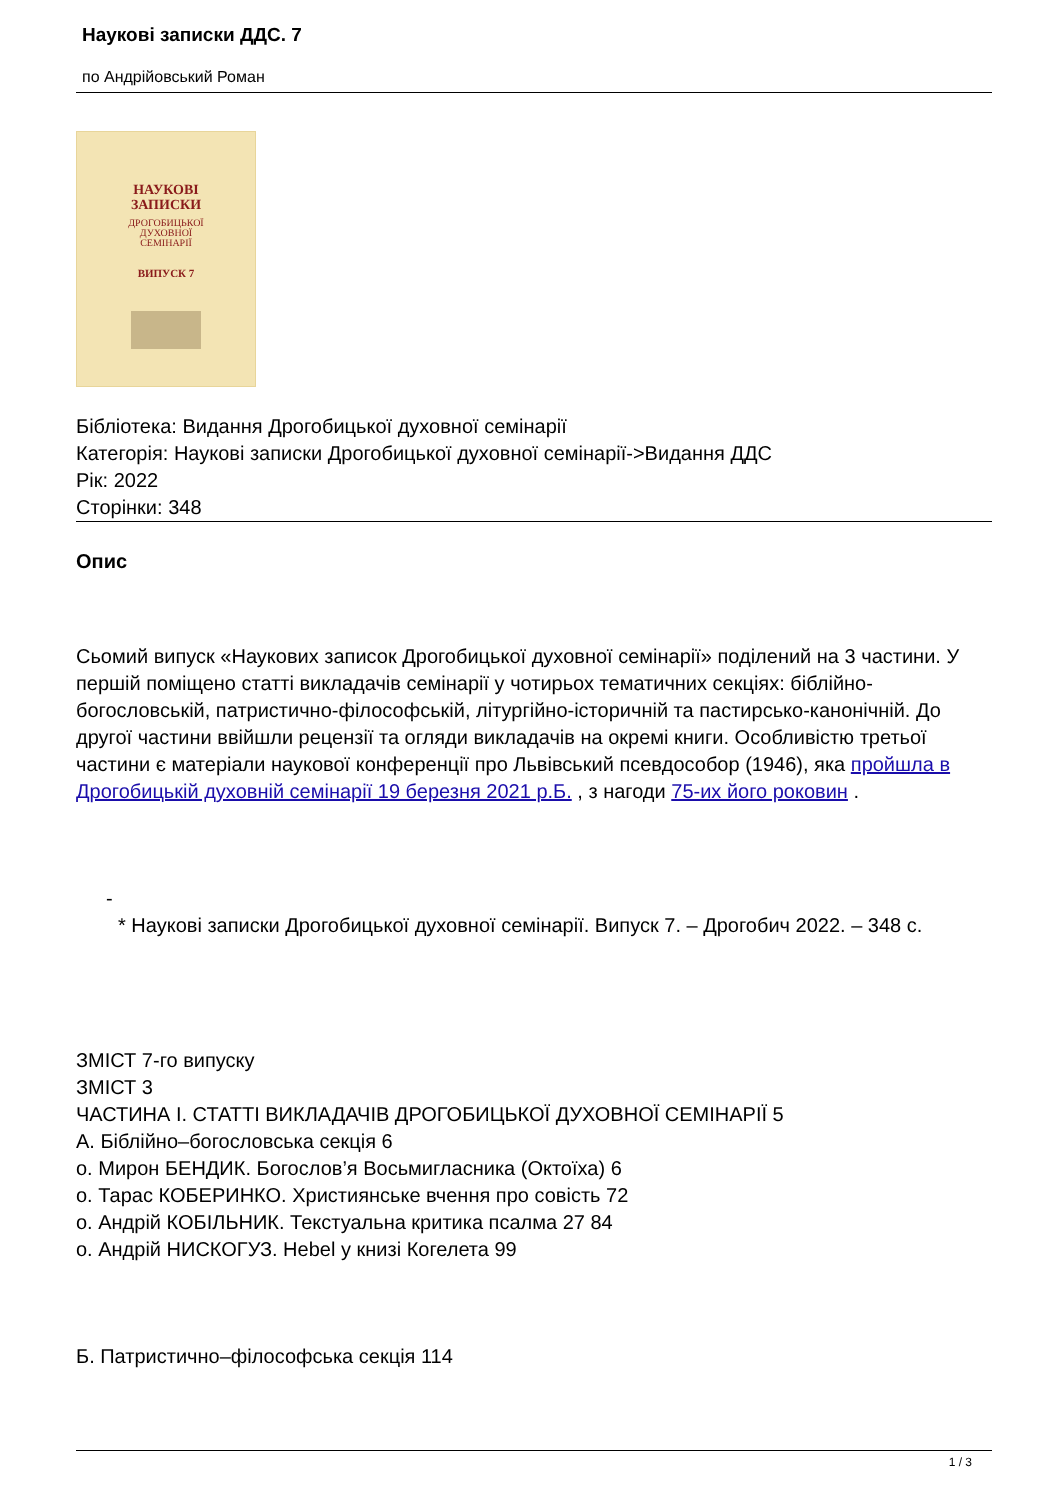Наукові записки ДДС. 7
по Андрійовський Роман
НАУКОВІ
ЗАПИСКИ
ДРОГОБИЦЬКОЇ
ДУХОВНОЇ
СЕМІНАРІЇ
ВИПУСК 7
Бібліотека: Видання Дрогобицької духовної семінарії
Категорія: Наукові записки Дрогобицької духовної семінарії->Видання ДДС
Рік: 2022
Сторінки: 348
Опис
Сьомий випуск «Наукових записок Дрогобицької духовної семінарії» поділений на 3 частини. У першій поміщено статті викладачів семінарії у чотирьох тематичних секціях: біблійно-богословській, патристично-філософській, літургійно-історичній та пастирсько-канонічній. До другої частини ввійшли рецензії та огляди викладачів на окремі книги. Особливістю третьої частини є матеріали наукової конференції про Львівський псевдособор (1946), яка пройшла в Дрогобицькій духовній семінарії 19 березня 2021 р.Б. , з нагоди 75-их його роковин .
-
* Наукові записки Дрогобицької духовної семінарії. Випуск 7. – Дрогобич 2022. – 348 с.
ЗМІСТ 7-го випуску
ЗМІСТ 3
ЧАСТИНА I. СТАТТІ ВИКЛАДАЧІВ ДРОГОБИЦЬКОЇ ДУХОВНОЇ СЕМІНАРІЇ 5
А. Біблійно–богословська секція 6
о. Мирон БЕНДИК. Богослов’я Восьмигласника (Октоїха) 6
о. Тарас КОБЕРИНКО. Християнське вчення про совість 72
о. Андрій КОБІЛЬНИК. Текстуальна критика псалма 27 84
о. Андрій НИСКОГУЗ. Hebel у книзі Когелета 99
Б. Патристично–філософська секція 114
1 / 3